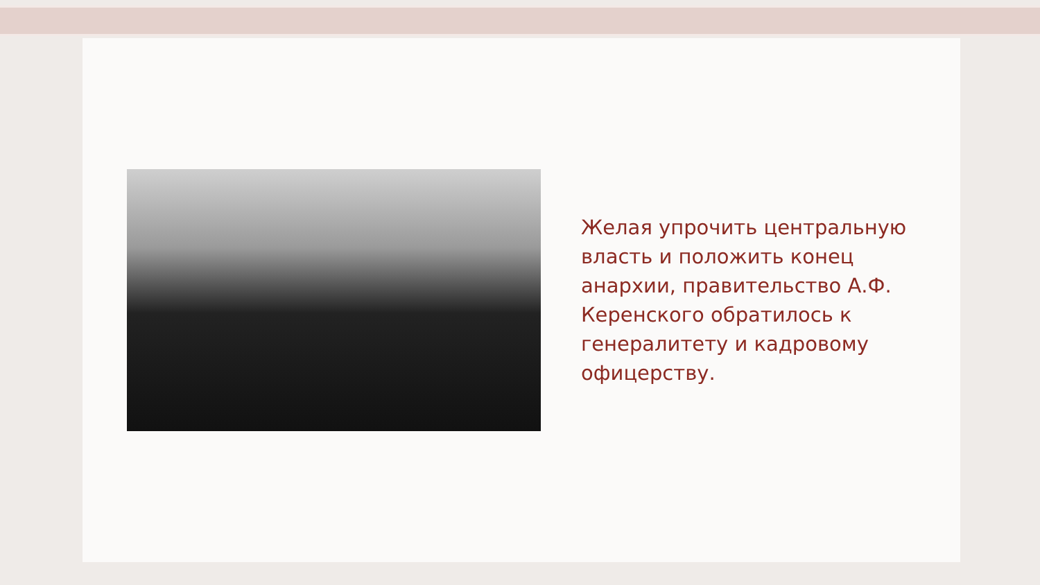Желая упрочить центральную власть и положить конец анархии, правительство А.Ф. Керенского обратилось к генералитету и кадровому офицерству.